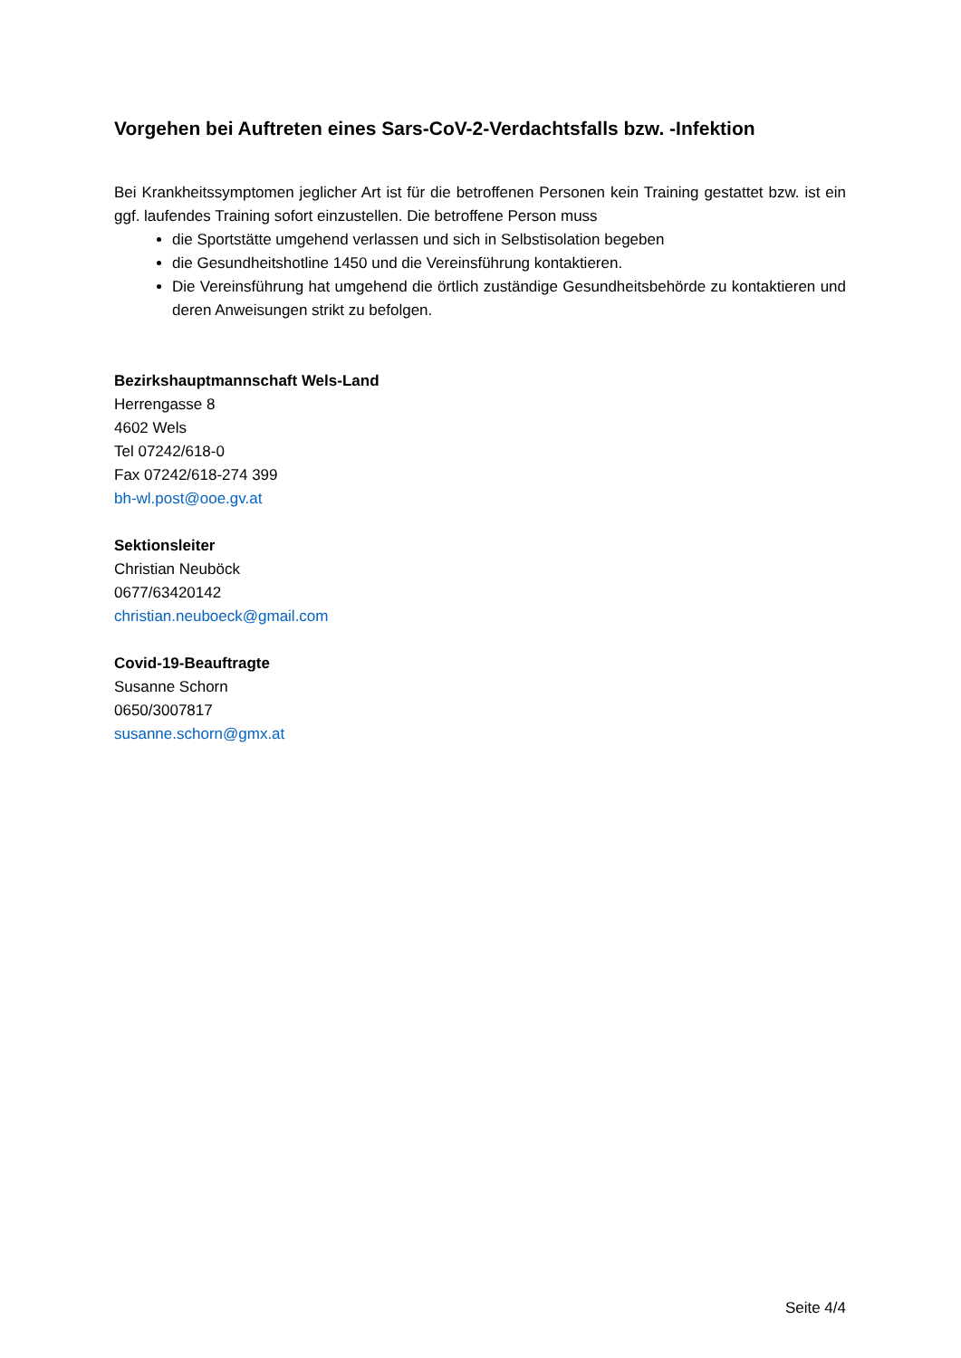Vorgehen bei Auftreten eines Sars-CoV-2-Verdachtsfalls bzw. -Infektion
Bei Krankheitssymptomen jeglicher Art ist für die betroffenen Personen kein Training gestattet bzw. ist ein ggf. laufendes Training sofort einzustellen. Die betroffene Person muss
die Sportstätte umgehend verlassen und sich in Selbstisolation begeben
die Gesundheitshotline 1450 und die Vereinsführung kontaktieren.
Die Vereinsführung hat umgehend die örtlich zuständige Gesundheitsbehörde zu kontaktieren und deren Anweisungen strikt zu befolgen.
Bezirkshauptmannschaft Wels-Land
Herrengasse 8
4602 Wels
Tel 07242/618-0
Fax 07242/618-274 399
bh-wl.post@ooe.gv.at
Sektionsleiter
Christian Neuböck
0677/63420142
christian.neuboeck@gmail.com
Covid-19-Beauftragte
Susanne Schorn
0650/3007817
susanne.schorn@gmx.at
Seite 4/4